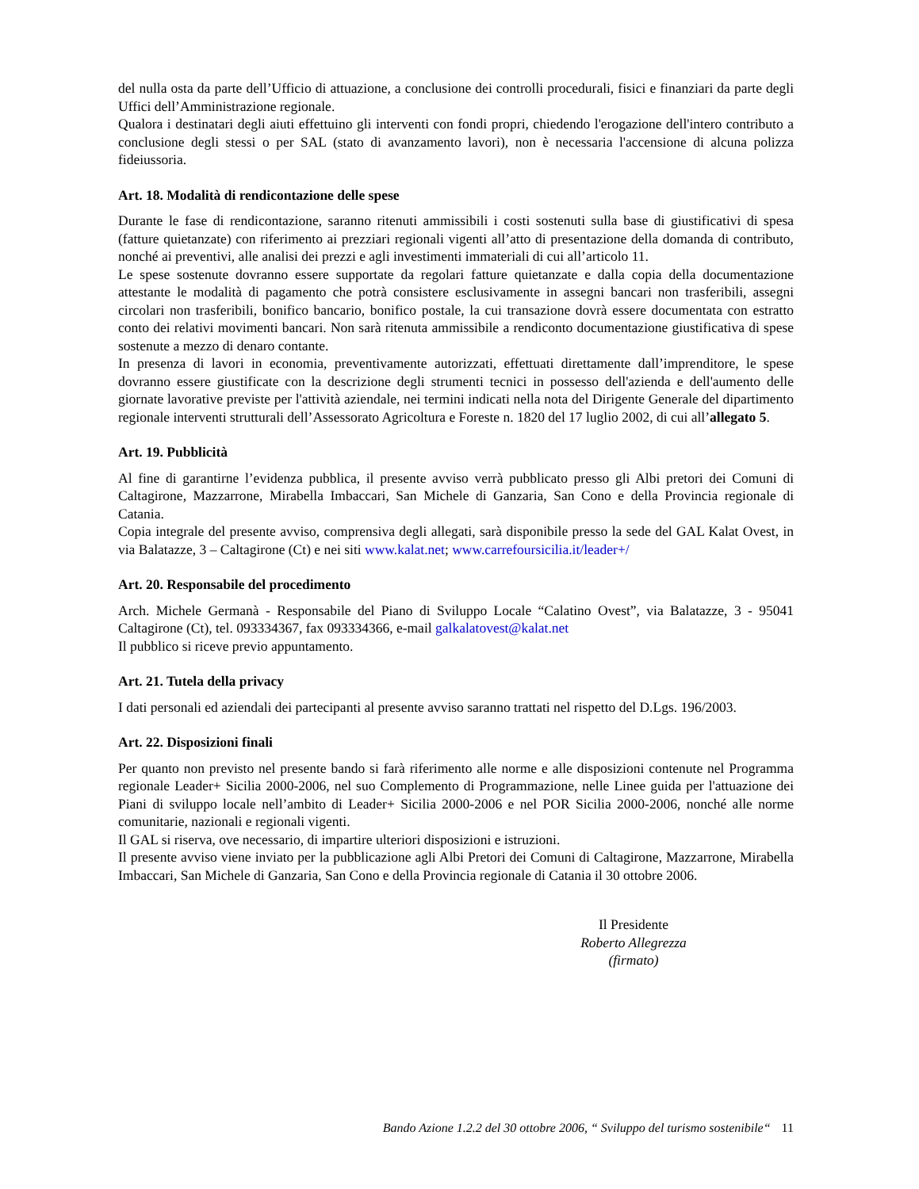del nulla osta da parte dell’Ufficio di attuazione, a conclusione dei controlli procedurali, fisici e finanziari da parte degli Uffici dell’Amministrazione regionale.
Qualora i destinatari degli aiuti effettuino gli interventi con fondi propri, chiedendo l'erogazione dell'intero contributo a conclusione degli stessi o per SAL (stato di avanzamento lavori), non è necessaria l'accensione di alcuna polizza fideiussoria.
Art. 18. Modalità di rendicontazione delle spese
Durante le fase di rendicontazione, saranno ritenuti ammissibili i costi sostenuti sulla base di giustificativi di spesa (fatture quietanzate) con riferimento ai prezziari regionali vigenti all’atto di presentazione della domanda di contributo, nonché ai preventivi, alle analisi dei prezzi e agli investimenti immateriali di cui all’articolo 11.
Le spese sostenute dovranno essere supportate da regolari fatture quietanzate e dalla copia della documentazione attestante le modalità di pagamento che potrà consistere esclusivamente in assegni bancari non trasferibili, assegni circolari non trasferibili, bonifico bancario, bonifico postale, la cui transazione dovrà essere documentata con estratto conto dei relativi movimenti bancari. Non sarà ritenuta ammissibile a rendiconto documentazione giustificativa di spese sostenute a mezzo di denaro contante.
In presenza di lavori in economia, preventivamente autorizzati, effettuati direttamente dall’imprenditore, le spese dovranno essere giustificate con la descrizione degli strumenti tecnici in possesso dell'azienda e dell'aumento delle giornate lavorative previste per l'attività aziendale, nei termini indicati nella nota del Dirigente Generale del dipartimento regionale interventi strutturali dell’Assessorato Agricoltura e Foreste n. 1820 del 17 luglio 2002, di cui all’allegato 5.
Art. 19. Pubblicità
Al fine di garantirne l’evidenza pubblica, il presente avviso verrà pubblicato presso gli Albi pretori dei Comuni di Caltagirone, Mazzarrone, Mirabella Imbaccari, San Michele di Ganzaria, San Cono e della Provincia regionale di Catania.
Copia integrale del presente avviso, comprensiva degli allegati, sarà disponibile presso la sede del GAL Kalat Ovest, in via Balatazze, 3 – Caltagirone (Ct) e nei siti www.kalat.net; www.carrefoursicilia.it/leader+/
Art. 20. Responsabile del procedimento
Arch. Michele Germanà - Responsabile del Piano di Sviluppo Locale “Calatino Ovest”, via Balatazze, 3 - 95041 Caltagirone (Ct), tel. 093334367, fax 093334366, e-mail galkalatovest@kalat.net
Il pubblico si riceve previo appuntamento.
Art. 21. Tutela della privacy
I dati personali ed aziendali dei partecipanti al presente avviso saranno trattati nel rispetto del D.Lgs. 196/2003.
Art. 22. Disposizioni finali
Per quanto non previsto nel presente bando si farà riferimento alle norme e alle disposizioni contenute nel Programma regionale Leader+ Sicilia 2000-2006, nel suo Complemento di Programmazione, nelle Linee guida per l'attuazione dei Piani di sviluppo locale nell’ambito di Leader+ Sicilia 2000-2006 e nel POR Sicilia 2000-2006, nonché alle norme comunitarie, nazionali e regionali vigenti.
Il GAL si riserva, ove necessario, di impartire ulteriori disposizioni e istruzioni.
Il presente avviso viene inviato per la pubblicazione agli Albi Pretori dei Comuni di Caltagirone, Mazzarrone, Mirabella Imbaccari, San Michele di Ganzaria, San Cono e della Provincia regionale di Catania il 30 ottobre 2006.
Il Presidente
Roberto Allegrezza
(firmato)
Bando Azione 1.2.2 del 30 ottobre 2006, “ Sviluppo del turismo sostenibile“ 11